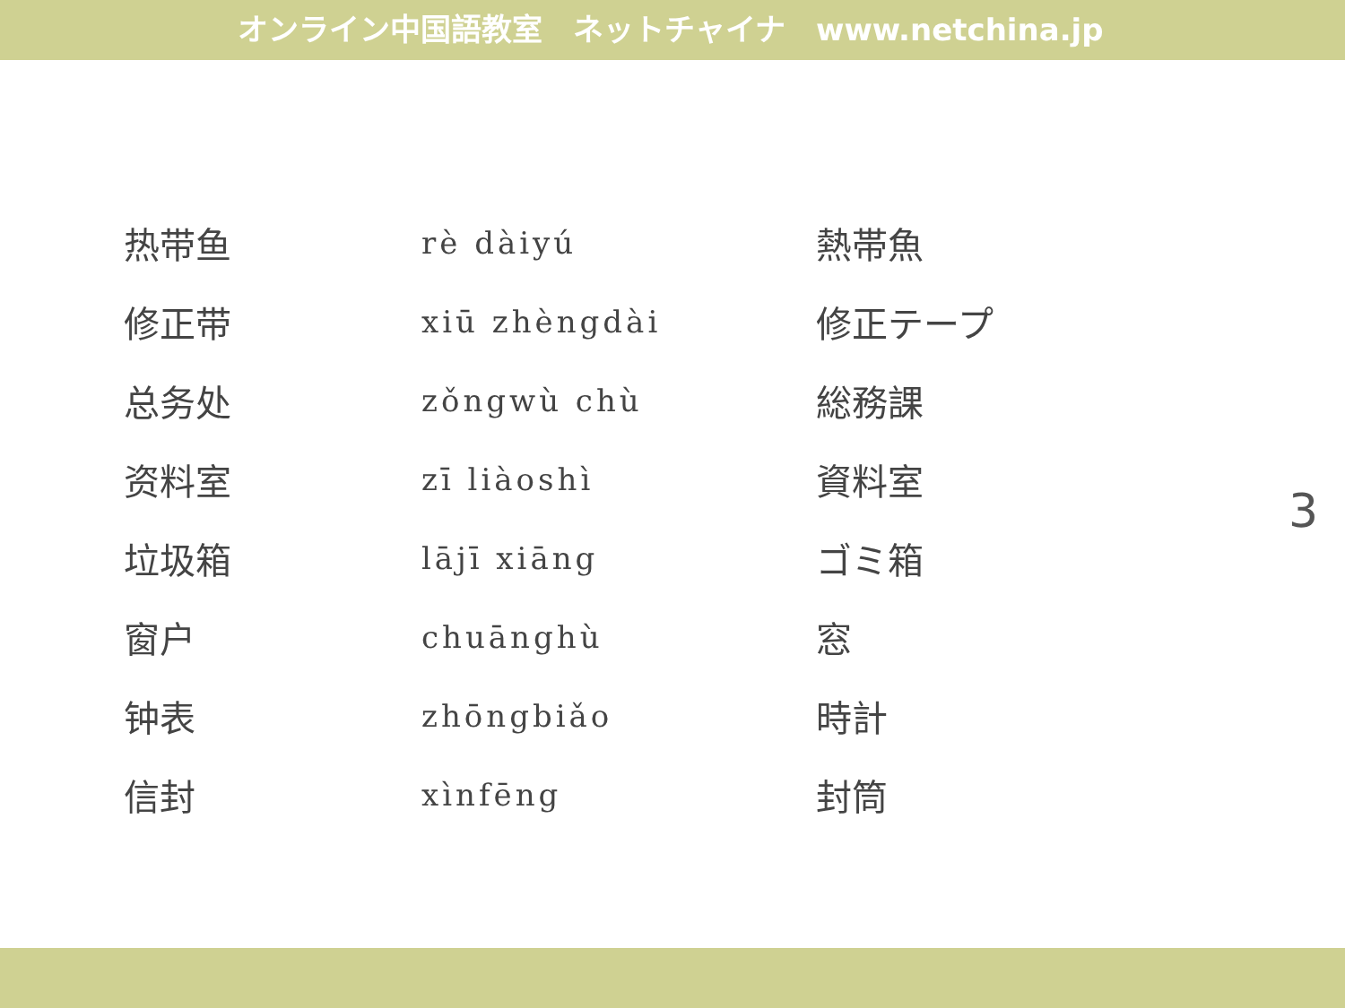オンライン中国語教室　ネットチャイナ　www.netchina.jp
| 热带鱼 | rè dàiyú | 熱帯魚 |
| 修正带 | xiū zhèngdài | 修正テープ |
| 总务处 | zǒngwù chù | 総務課 |
| 资料室 | zī liàoshì | 資料室 |
| 垃圾箱 | lājī xiāng | ゴミ箱 |
| 窗户 | chuānghù | 窓 |
| 钟表 | zhōngbiǎo | 時計 |
| 信封 | xìnfēng | 封筒 |
3